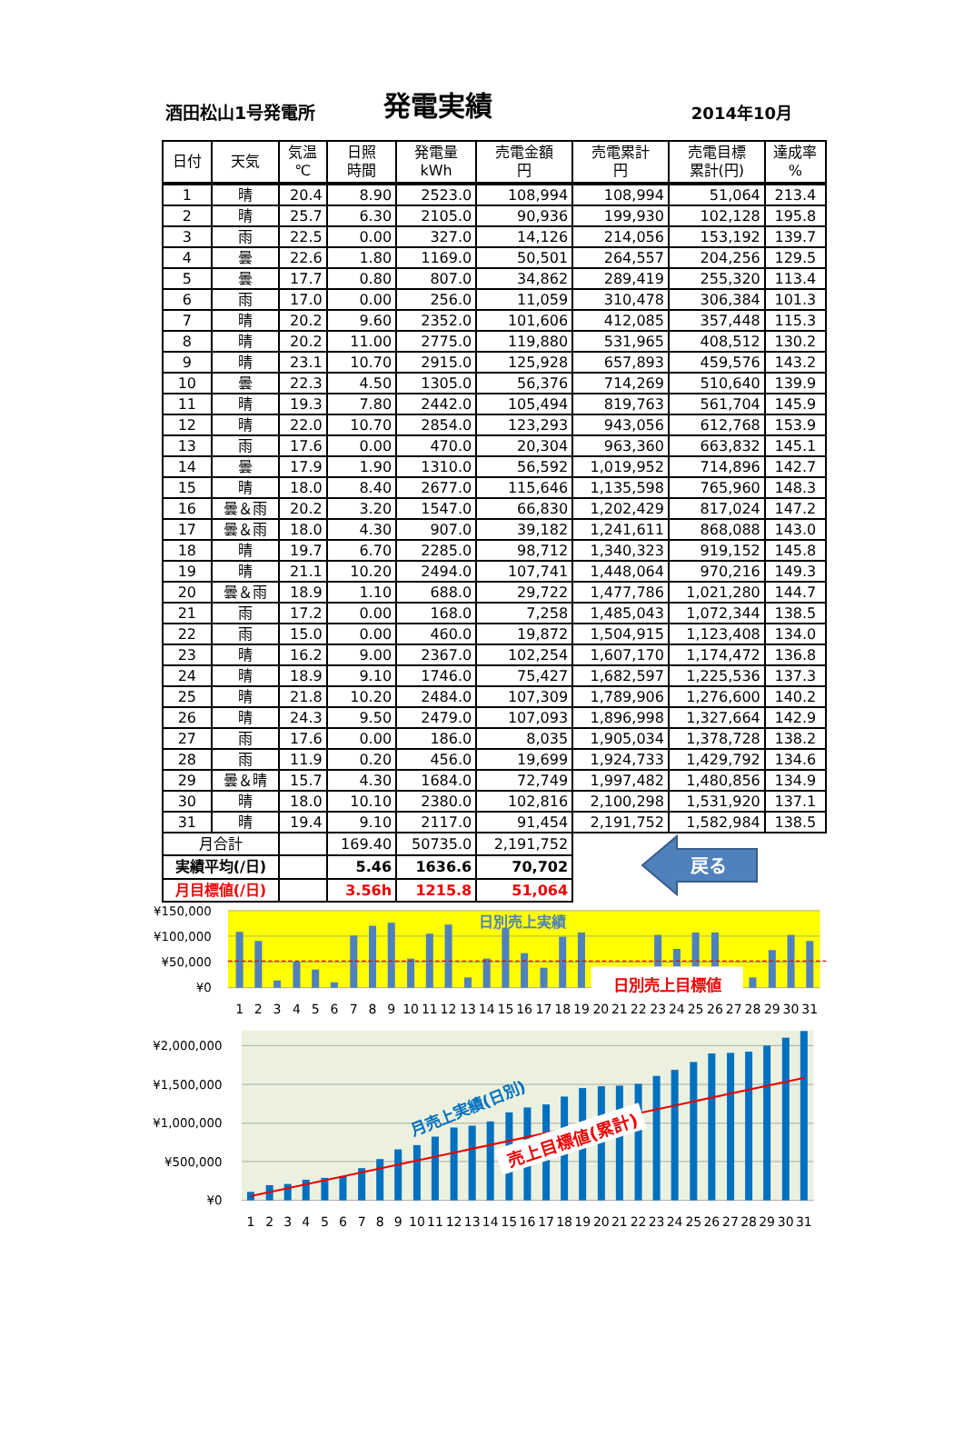酒田松山1号発電所
発電実績
2014年10月
| 日付 | 天気 | 気温 ℃ | 日照 時間 | 発電量 kWh | 売電金額 円 | 売電累計 円 | 売電目標 累計(円) | 達成率 % |
| --- | --- | --- | --- | --- | --- | --- | --- | --- |
| 1 | 晴 | 20.4 | 8.90 | 2523.0 | 108,994 | 108,994 | 51,064 | 213.4 |
| 2 | 晴 | 25.7 | 6.30 | 2105.0 | 90,936 | 199,930 | 102,128 | 195.8 |
| 3 | 雨 | 22.5 | 0.00 | 327.0 | 14,126 | 214,056 | 153,192 | 139.7 |
| 4 | 曇 | 22.6 | 1.80 | 1169.0 | 50,501 | 264,557 | 204,256 | 129.5 |
| 5 | 曇 | 17.7 | 0.80 | 807.0 | 34,862 | 289,419 | 255,320 | 113.4 |
| 6 | 雨 | 17.0 | 0.00 | 256.0 | 11,059 | 310,478 | 306,384 | 101.3 |
| 7 | 晴 | 20.2 | 9.60 | 2352.0 | 101,606 | 412,085 | 357,448 | 115.3 |
| 8 | 晴 | 20.2 | 11.00 | 2775.0 | 119,880 | 531,965 | 408,512 | 130.2 |
| 9 | 晴 | 23.1 | 10.70 | 2915.0 | 125,928 | 657,893 | 459,576 | 143.2 |
| 10 | 曇 | 22.3 | 4.50 | 1305.0 | 56,376 | 714,269 | 510,640 | 139.9 |
| 11 | 晴 | 19.3 | 7.80 | 2442.0 | 105,494 | 819,763 | 561,704 | 145.9 |
| 12 | 晴 | 22.0 | 10.70 | 2854.0 | 123,293 | 943,056 | 612,768 | 153.9 |
| 13 | 雨 | 17.6 | 0.00 | 470.0 | 20,304 | 963,360 | 663,832 | 145.1 |
| 14 | 曇 | 17.9 | 1.90 | 1310.0 | 56,592 | 1,019,952 | 714,896 | 142.7 |
| 15 | 晴 | 18.0 | 8.40 | 2677.0 | 115,646 | 1,135,598 | 765,960 | 148.3 |
| 16 | 曇＆雨 | 20.2 | 3.20 | 1547.0 | 66,830 | 1,202,429 | 817,024 | 147.2 |
| 17 | 曇＆雨 | 18.0 | 4.30 | 907.0 | 39,182 | 1,241,611 | 868,088 | 143.0 |
| 18 | 晴 | 19.7 | 6.70 | 2285.0 | 98,712 | 1,340,323 | 919,152 | 145.8 |
| 19 | 晴 | 21.1 | 10.20 | 2494.0 | 107,741 | 1,448,064 | 970,216 | 149.3 |
| 20 | 曇＆雨 | 18.9 | 1.10 | 688.0 | 29,722 | 1,477,786 | 1,021,280 | 144.7 |
| 21 | 雨 | 17.2 | 0.00 | 168.0 | 7,258 | 1,485,043 | 1,072,344 | 138.5 |
| 22 | 雨 | 15.0 | 0.00 | 460.0 | 19,872 | 1,504,915 | 1,123,408 | 134.0 |
| 23 | 晴 | 16.2 | 9.00 | 2367.0 | 102,254 | 1,607,170 | 1,174,472 | 136.8 |
| 24 | 晴 | 18.9 | 9.10 | 1746.0 | 75,427 | 1,682,597 | 1,225,536 | 137.3 |
| 25 | 晴 | 21.8 | 10.20 | 2484.0 | 107,309 | 1,789,906 | 1,276,600 | 140.2 |
| 26 | 晴 | 24.3 | 9.50 | 2479.0 | 107,093 | 1,896,998 | 1,327,664 | 142.9 |
| 27 | 雨 | 17.6 | 0.00 | 186.0 | 8,035 | 1,905,034 | 1,378,728 | 138.2 |
| 28 | 雨 | 11.9 | 0.20 | 456.0 | 19,699 | 1,924,733 | 1,429,792 | 134.6 |
| 29 | 曇＆晴 | 15.7 | 4.30 | 1684.0 | 72,749 | 1,997,482 | 1,480,856 | 134.9 |
| 30 | 晴 | 18.0 | 10.10 | 2380.0 | 102,816 | 2,100,298 | 1,531,920 | 137.1 |
| 31 | 晴 | 19.4 | 9.10 | 2117.0 | 91,454 | 2,191,752 | 1,582,984 | 138.5 |
| 月合計 | | | 169.40 | 50735.0 | 2,191,752 | 戻る | | |
| 実績平均(/日) | | | 5.46 | 1636.6 | 70,702 | | | |
| 月目標値(/日) | | | 3.56h | 1215.8 | 51,064 | | | |
¥150,000
¥100,000
¥50,000
¥0
日別売上実績
日別売上目標値
1
2
3
4
5
6
7
8
9
10
11
12
13
14
15
16
17
18
19
20
21
22
23
24
25
26
27
28
29
30
31
¥2,000,000
¥1,500,000
¥1,000,000
¥500,000
¥0
月売上実績(日別)
売上目標値(累計)
1
2
3
4
5
6
7
8
9
10
11
12
13
14
15
16
17
18
19
20
21
22
23
24
25
26
27
28
29
30
31